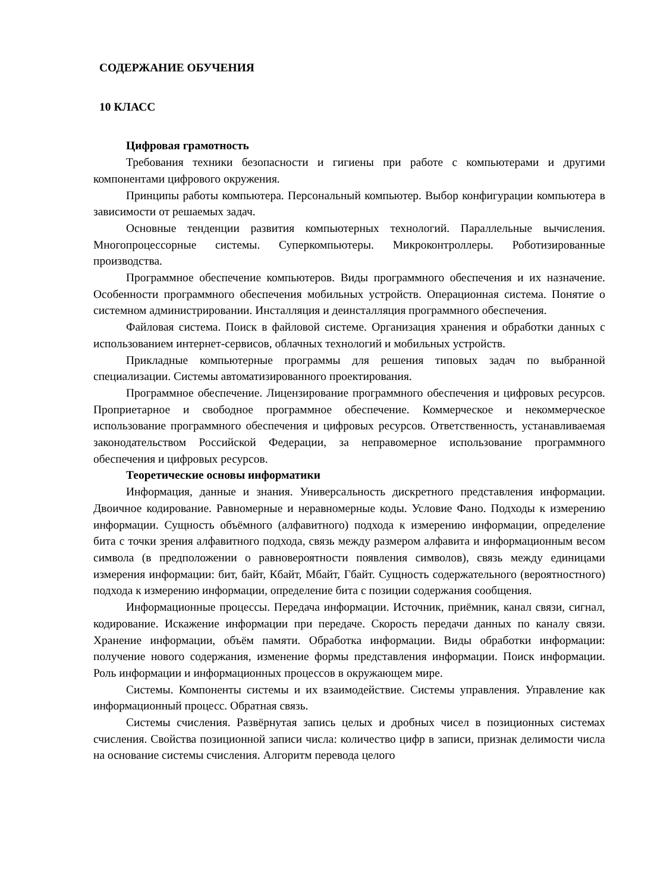СОДЕРЖАНИЕ ОБУЧЕНИЯ
10 КЛАСС
Цифровая грамотность
Требования техники безопасности и гигиены при работе с компьютерами и другими компонентами цифрового окружения.
Принципы работы компьютера. Персональный компьютер. Выбор конфигурации компьютера в зависимости от решаемых задач.
Основные тенденции развития компьютерных технологий. Параллельные вычисления. Многопроцессорные системы. Суперкомпьютеры. Микроконтроллеры. Роботизированные производства.
Программное обеспечение компьютеров. Виды программного обеспечения и их назначение. Особенности программного обеспечения мобильных устройств. Операционная система. Понятие о системном администрировании. Инсталляция и деинсталляция программного обеспечения.
Файловая система. Поиск в файловой системе. Организация хранения и обработки данных с использованием интернет-сервисов, облачных технологий и мобильных устройств.
Прикладные компьютерные программы для решения типовых задач по выбранной специализации. Системы автоматизированного проектирования.
Программное обеспечение. Лицензирование программного обеспечения и цифровых ресурсов. Проприетарное и свободное программное обеспечение. Коммерческое и некоммерческое использование программного обеспечения и цифровых ресурсов. Ответственность, устанавливаемая законодательством Российской Федерации, за неправомерное использование программного обеспечения и цифровых ресурсов.
Теоретические основы информатики
Информация, данные и знания. Универсальность дискретного представления информации. Двоичное кодирование. Равномерные и неравномерные коды. Условие Фано. Подходы к измерению информации. Сущность объёмного (алфавитного) подхода к измерению информации, определение бита с точки зрения алфавитного подхода, связь между размером алфавита и информационным весом символа (в предположении о равновероятности появления символов), связь между единицами измерения информации: бит, байт, Кбайт, Мбайт, Гбайт. Сущность содержательного (вероятностного) подхода к измерению информации, определение бита с позиции содержания сообщения.
Информационные процессы. Передача информации. Источник, приёмник, канал связи, сигнал, кодирование. Искажение информации при передаче. Скорость передачи данных по каналу связи. Хранение информации, объём памяти. Обработка информации. Виды обработки информации: получение нового содержания, изменение формы представления информации. Поиск информации. Роль информации и информационных процессов в окружающем мире.
Системы. Компоненты системы и их взаимодействие. Системы управления. Управление как информационный процесс. Обратная связь.
Системы счисления. Развёрнутая запись целых и дробных чисел в позиционных системах счисления. Свойства позиционной записи числа: количество цифр в записи, признак делимости числа на основание системы счисления. Алгоритм перевода целого